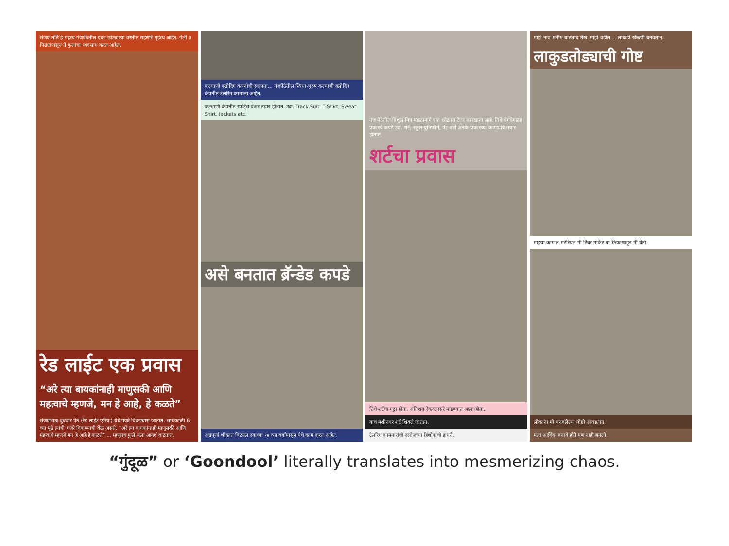संजय लोंढे हे गहरय गंजपेठेतील एका छोट्याश्या वस्तीत राहणारे गृहस्थ आहेत. गेली ३ पिढ्यांपासून ते फुलांचा व्यवसाय करत आहेत.
रेड लाईट एक प्रवास
“अरे त्या बायकांनाही माणुसकी आणि महत्वाचे म्हणजे, मन हे आहे, हे कळते”
संजयभाऊ बुधवार पेठ (रेड लाईट एरिया) येथे गजरे विकण्यास जातात. सायंकाळी 6 च्या पुढे त्यांची गजरे विकण्याची वेळ असते. “अरे त्या बायकांनाही माणुसकी आणि महत्वाचे म्हणजे मन हे आहे हे कळते” ... म्हणूनच फुले मला आदर्श वाटतात.
कल्याणी क्लोदिंग कंपनीची स्थापना... गंजपेठेतील स्त्रिया-पुरुष कल्याणी क्लोदिंग कंपनीत टेलरिंग कामाला आहेत.
कल्याणी कंपनीत स्पोर्ट्स वेअर तयार होतात. उदा. Track Suit, T-Shirt, Sweat Shirt, Jackets etc.
असे बनतात ब्रॅन्डेड कपडे
अन्नपूर्णा श्रीकांत बिटमल दयाच्या १४ व्या वर्षांपासून येथे काम करत आहेत.
गंज पेठेतील त्रिशुल मित्र मंडळामागे एक छोटासा टेलर कारखाना आहे. तिथे वेगवेगळ्या प्रकारचे कपडे उदा. शर्ट, स्कूल युनिफॉर्म, पँट असे अनेक प्रकारच्या कपड्यांचे तयार होतात.
शर्टचा प्रवास
तिथे शर्टचा गठ्ठा होता. अतिशय रेकक्लासरे मांडण्यात आला होता.
याच मशीनवर शर्ट शिवले जातात.
टेलरिंग कामगारांची दररोजच्या हिशोबाची डायरी.
माझे नाव मनीष बाटलाद शेख. माझे वडील ... लाकडी खेळणी बनवतात.
लाकुडतोड्याची गोष्ट
माझ्या कामात मटेरियल मी टिंबर मार्केट या ठिकाणाहून मी घेतो.
लोकांना मी बनवलेल्या गोष्टी आवडतात.
मला आर्थिक बनावे होते पण नाही बनलो.
“गुंदूळ” or ‘Goondool’ literally translates into mesmerizing chaos.